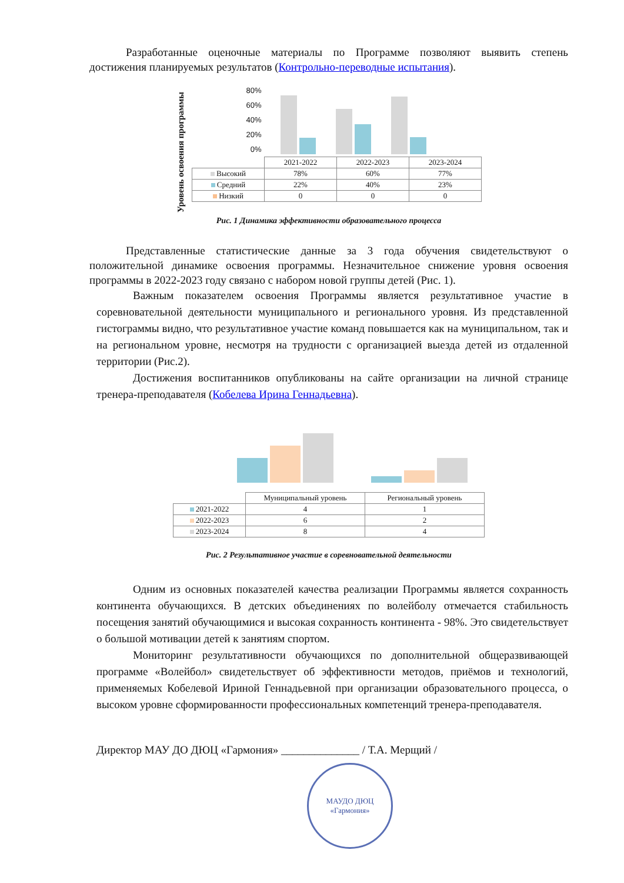Разработанные оценочные материалы по Программе позволяют выявить степень достижения планируемых результатов (Контрольно-переводные испытания).
Уровень освоения программы
80%
60%
40%
20%
0%
| | 2021-2022 | 2022-2023 | 2023-2024 |
| --- | --- | --- | --- |
| Высокий | 78% | 60% | 77% |
| Средний | 22% | 40% | 23% |
| Низкий | 0 | 0 | 0 |
Рис. 1 Динамика эффективности образовательного процесса
Представленные статистические данные за 3 года обучения свидетельствуют о положительной динамике освоения программы. Незначительное снижение уровня освоения программы в 2022-2023 году связано с набором новой группы детей (Рис. 1).
Важным показателем освоения Программы является результативное участие в соревновательной деятельности муниципального и регионального уровня. Из представленной гистограммы видно, что результативное участие команд повышается как на муниципальном, так и на региональном уровне, несмотря на трудности с организацией выезда детей из отдаленной территории (Рис.2).
Достижения воспитанников опубликованы на сайте организации на личной странице тренера-преподавателя (Кобелева Ирина Геннадьевна).
| | Муниципальный уровень | Региональный уровень |
| --- | --- | --- |
| 2021-2022 | 4 | 1 |
| 2022-2023 | 6 | 2 |
| 2023-2024 | 8 | 4 |
Рис. 2 Результативное участие в соревновательной деятельности
Одним из основных показателей качества реализации Программы является сохранность континента обучающихся. В детских объединениях по волейболу отмечается стабильность посещения занятий обучающимися и высокая сохранность континента - 98%. Это свидетельствует о большой мотивации детей к занятиям спортом.
Мониторинг результативности обучающихся по дополнительной общеразвивающей программе «Волейбол» свидетельствует об эффективности методов, приёмов и технологий, применяемых Кобелевой Ириной Геннадьевной при организации образовательного процесса, о высоком уровне сформированности профессиональных компетенций тренера-преподавателя.
Директор МАУ ДО ДЮЦ «Гармония» ______________ / Т.А. Мерщий /
МАУДО ДЮЦ «Гармония»